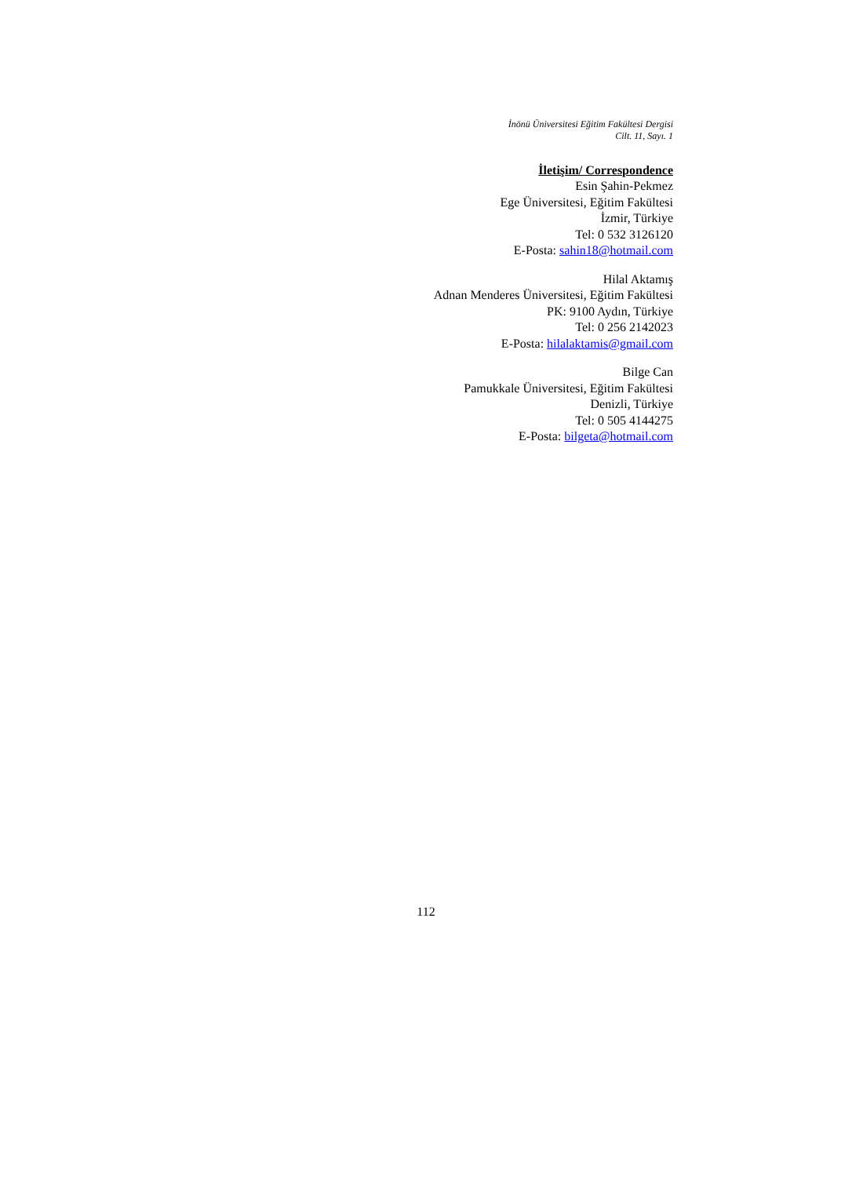İnönü Üniversitesi Eğitim Fakültesi Dergisi
Cilt. 11, Sayı. 1
İletişim/ Correspondence
Esin Şahin-Pekmez
Ege Üniversitesi, Eğitim Fakültesi
İzmir, Türkiye
Tel: 0 532 3126120
E-Posta: sahin18@hotmail.com
Hilal Aktamış
Adnan Menderes Üniversitesi, Eğitim Fakültesi
PK: 9100 Aydın, Türkiye
Tel: 0 256 2142023
E-Posta: hilalaktamis@gmail.com
Bilge Can
Pamukkale Üniversitesi, Eğitim Fakültesi
Denizli, Türkiye
Tel: 0 505 4144275
E-Posta: bilgeta@hotmail.com
112